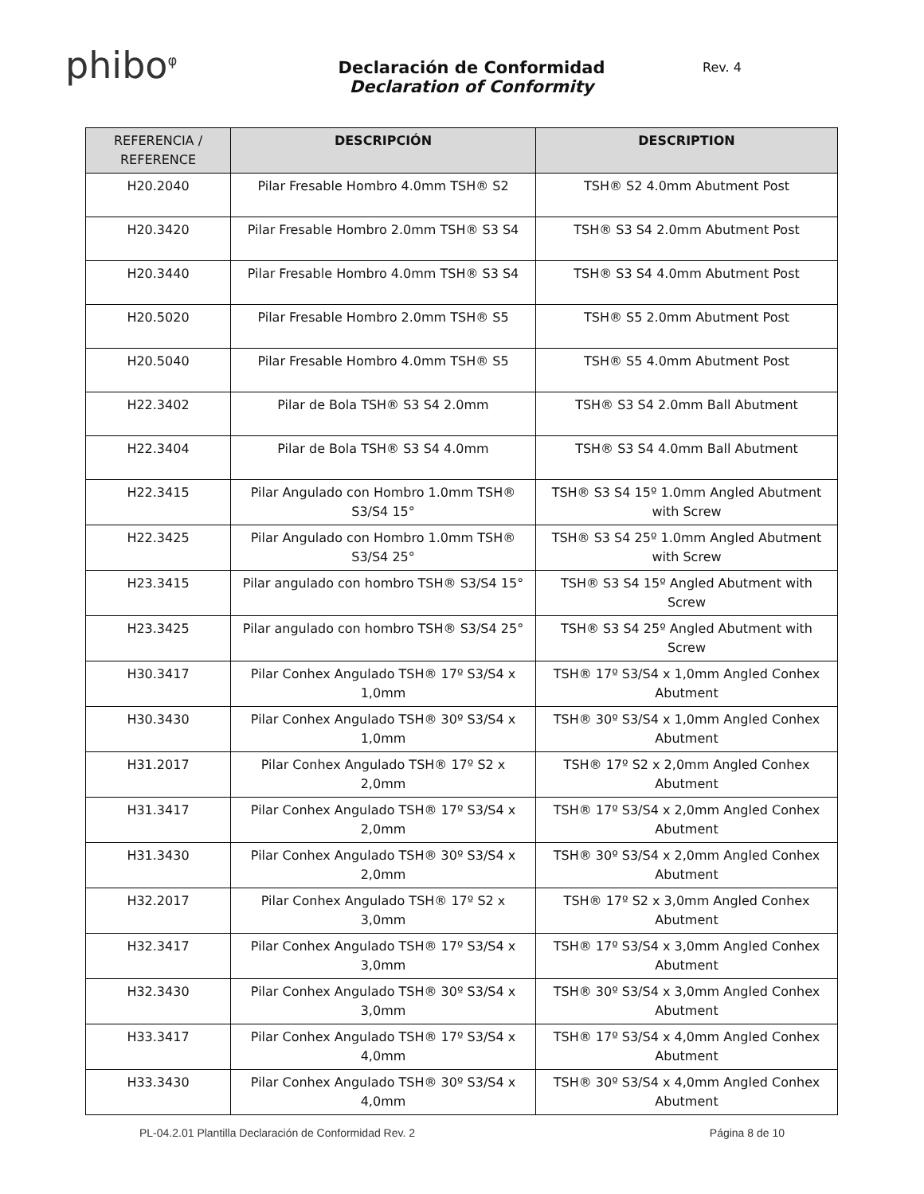phibo<sup>φ</sup>
Declaración de Conformidad
Declaration of Conformity
Rev. 4
| REFERENCIA / REFERENCE | DESCRIPCIÓN | DESCRIPTION |
| --- | --- | --- |
| H20.2040 | Pilar Fresable Hombro 4.0mm TSH® S2 | TSH® S2 4.0mm Abutment Post |
| H20.3420 | Pilar Fresable Hombro 2.0mm TSH® S3 S4 | TSH® S3 S4 2.0mm Abutment Post |
| H20.3440 | Pilar Fresable Hombro 4.0mm TSH® S3 S4 | TSH® S3 S4 4.0mm Abutment Post |
| H20.5020 | Pilar Fresable Hombro 2.0mm TSH® S5 | TSH® S5 2.0mm Abutment Post |
| H20.5040 | Pilar Fresable Hombro 4.0mm TSH® S5 | TSH® S5 4.0mm Abutment Post |
| H22.3402 | Pilar de Bola TSH® S3 S4 2.0mm | TSH® S3 S4 2.0mm Ball Abutment |
| H22.3404 | Pilar de Bola TSH® S3 S4 4.0mm | TSH® S3 S4 4.0mm Ball Abutment |
| H22.3415 | Pilar Angulado con Hombro 1.0mm TSH® S3/S4 15° | TSH® S3 S4 15º 1.0mm Angled Abutment with Screw |
| H22.3425 | Pilar Angulado con Hombro 1.0mm TSH® S3/S4 25° | TSH® S3 S4 25º 1.0mm Angled Abutment with Screw |
| H23.3415 | Pilar angulado con hombro TSH® S3/S4 15° | TSH® S3 S4 15º Angled Abutment with Screw |
| H23.3425 | Pilar angulado con hombro TSH® S3/S4 25° | TSH® S3 S4 25º Angled Abutment with Screw |
| H30.3417 | Pilar Conhex Angulado TSH® 17º S3/S4 x 1,0mm | TSH® 17º S3/S4 x 1,0mm Angled Conhex Abutment |
| H30.3430 | Pilar Conhex Angulado TSH® 30º S3/S4 x 1,0mm | TSH® 30º S3/S4 x 1,0mm Angled Conhex Abutment |
| H31.2017 | Pilar Conhex Angulado TSH® 17º S2 x 2,0mm | TSH® 17º S2 x 2,0mm Angled Conhex Abutment |
| H31.3417 | Pilar Conhex Angulado TSH® 17º S3/S4 x 2,0mm | TSH® 17º S3/S4 x 2,0mm Angled Conhex Abutment |
| H31.3430 | Pilar Conhex Angulado TSH® 30º S3/S4 x 2,0mm | TSH® 30º S3/S4 x 2,0mm Angled Conhex Abutment |
| H32.2017 | Pilar Conhex Angulado TSH® 17º S2 x 3,0mm | TSH® 17º S2 x 3,0mm Angled Conhex Abutment |
| H32.3417 | Pilar Conhex Angulado TSH® 17º S3/S4 x 3,0mm | TSH® 17º S3/S4 x 3,0mm Angled Conhex Abutment |
| H32.3430 | Pilar Conhex Angulado TSH® 30º S3/S4 x 3,0mm | TSH® 30º S3/S4 x 3,0mm Angled Conhex Abutment |
| H33.3417 | Pilar Conhex Angulado TSH® 17º S3/S4 x 4,0mm | TSH® 17º S3/S4 x 4,0mm Angled Conhex Abutment |
| H33.3430 | Pilar Conhex Angulado TSH® 30º S3/S4 x 4,0mm | TSH® 30º S3/S4 x 4,0mm Angled Conhex Abutment |
PL-04.2.01 Plantilla Declaración de Conformidad Rev. 2 Página 8 de 10